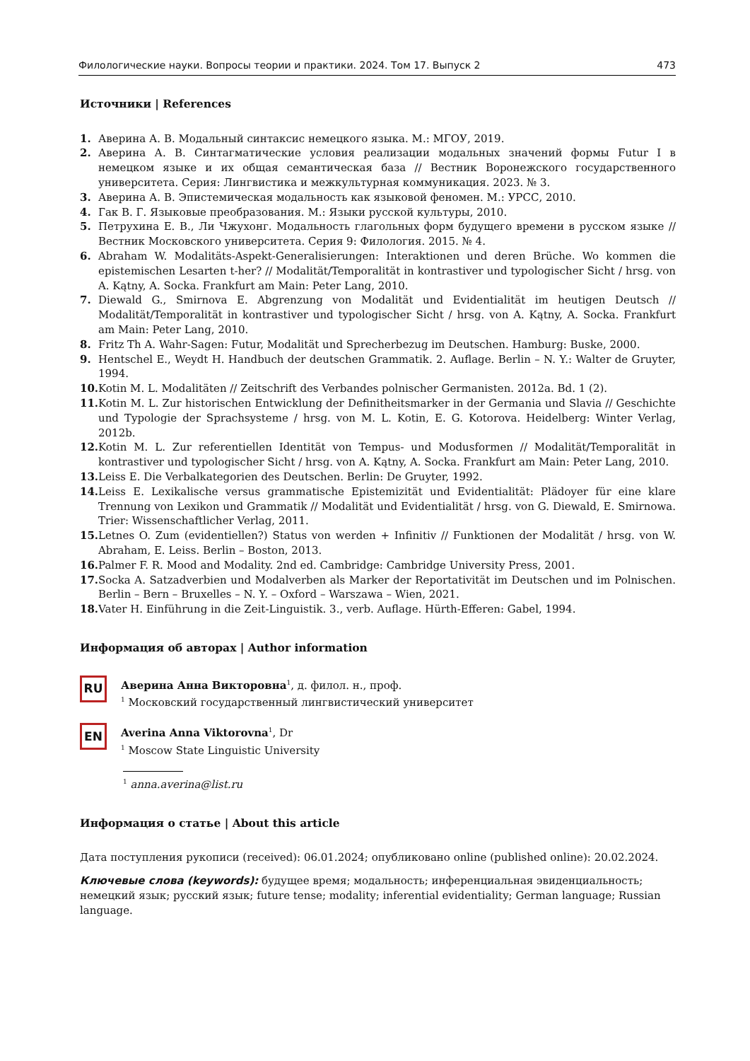Филологические науки. Вопросы теории и практики. 2024. Том 17. Выпуск 2 473
Источники | References
1. Аверина А. В. Модальный синтаксис немецкого языка. М.: МГОУ, 2019.
2. Аверина А. В. Синтагматические условия реализации модальных значений формы Futur I в немецком языке и их общая семантическая база // Вестник Воронежского государственного университета. Серия: Лингвистика и межкультурная коммуникация. 2023. № 3.
3. Аверина А. В. Эпистемическая модальность как языковой феномен. М.: УРСС, 2010.
4. Гак В. Г. Языковые преобразования. М.: Языки русской культуры, 2010.
5. Петрухина Е. В., Ли Чжухонг. Модальность глагольных форм будущего времени в русском языке // Вестник Московского университета. Серия 9: Филология. 2015. № 4.
6. Abraham W. Modalitäts-Aspekt-Generalisierungen: Interaktionen und deren Brüche. Wo kommen die epistemischen Lesarten t-her? // Modalität/Temporalität in kontrastiver und typologischer Sicht / hrsg. von A. Kątny, A. Socka. Frankfurt am Main: Peter Lang, 2010.
7. Diewald G., Smirnova E. Abgrenzung von Modalität und Evidentialität im heutigen Deutsch // Modalität/Temporalität in kontrastiver und typologischer Sicht / hrsg. von A. Kątny, A. Socka. Frankfurt am Main: Peter Lang, 2010.
8. Fritz Th A. Wahr-Sagen: Futur, Modalität und Sprecherbezug im Deutschen. Hamburg: Buske, 2000.
9. Hentschel E., Weydt H. Handbuch der deutschen Grammatik. 2. Auflage. Berlin – N. Y.: Walter de Gruyter, 1994.
10. Kotin M. L. Modalitäten // Zeitschrift des Verbandes polnischer Germanisten. 2012a. Bd. 1 (2).
11. Kotin M. L. Zur historischen Entwicklung der Definitheitsmarker in der Germania und Slavia // Geschichte und Typologie der Sprachsysteme / hrsg. von M. L. Kotin, E. G. Kotorova. Heidelberg: Winter Verlag, 2012b.
12. Kotin M. L. Zur referentiellen Identität von Tempus- und Modusformen // Modalität/Temporalität in kontrastiver und typologischer Sicht / hrsg. von A. Kątny, A. Socka. Frankfurt am Main: Peter Lang, 2010.
13. Leiss E. Die Verbalkategorien des Deutschen. Berlin: De Gruyter, 1992.
14. Leiss E. Lexikalische versus grammatische Epistemizität und Evidentialität: Plädoyer für eine klare Trennung von Lexikon und Grammatik // Modalität und Evidentialität / hrsg. von G. Diewald, E. Smirnowa. Trier: Wissenschaftlicher Verlag, 2011.
15. Letnes O. Zum (evidentiellen?) Status von werden + Infinitiv // Funktionen der Modalität / hrsg. von W. Abraham, E. Leiss. Berlin – Boston, 2013.
16. Palmer F. R. Mood and Modality. 2nd ed. Cambridge: Cambridge University Press, 2001.
17. Socka A. Satzadverbien und Modalverben als Marker der Reportativität im Deutschen und im Polnischen. Berlin – Bern – Bruxelles – N. Y. – Oxford – Warszawa – Wien, 2021.
18. Vater H. Einführung in die Zeit-Linguistik. 3., verb. Auflage. Hürth-Efferen: Gabel, 1994.
Информация об авторах | Author information
RU
Аверина Анна Викторовна<sup>1</sup>, д. филол. н., проф.
<sup>1</sup> Московский государственный лингвистический университет
EN
Averina Anna Viktorovna<sup>1</sup>, Dr
<sup>1</sup> Moscow State Linguistic University
<sup>1</sup> anna.averina@list.ru
Информация о статье | About this article
Дата поступления рукописи (received): 06.01.2024; опубликовано online (published online): 20.02.2024.
Ключевые слова (keywords): будущее время; модальность; инференциальная эвиденциальность; немецкий язык; русский язык; future tense; modality; inferential evidentiality; German language; Russian language.